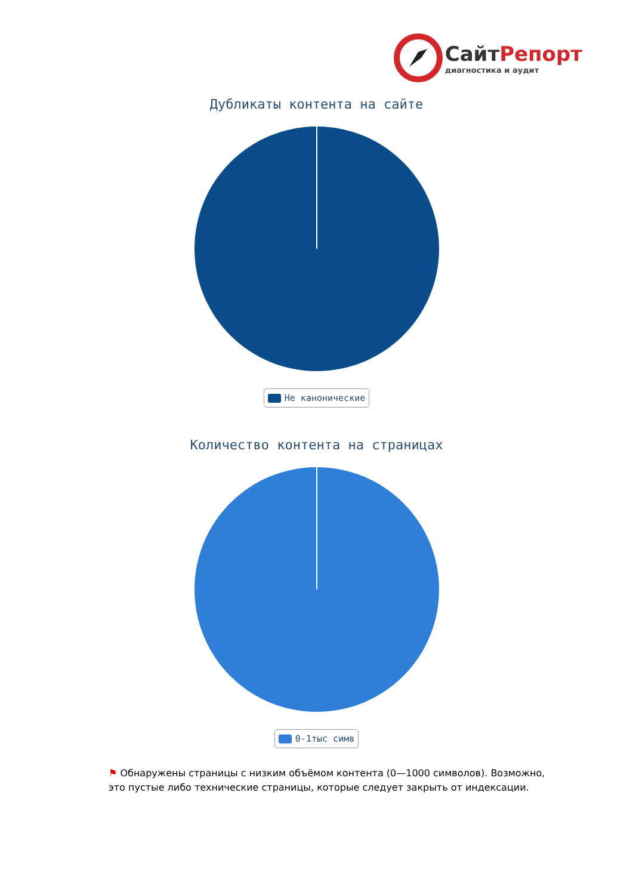СайтРепорт
диагностика и аудит
Дубликаты контента на сайте
Не канонические
Количество контента на страницах
0-1тыс симв
⚑ Обнаружены страницы с низким объёмом контента (0—1000 символов). Возможно, это пустые либо технические страницы, которые следует закрыть от индексации.